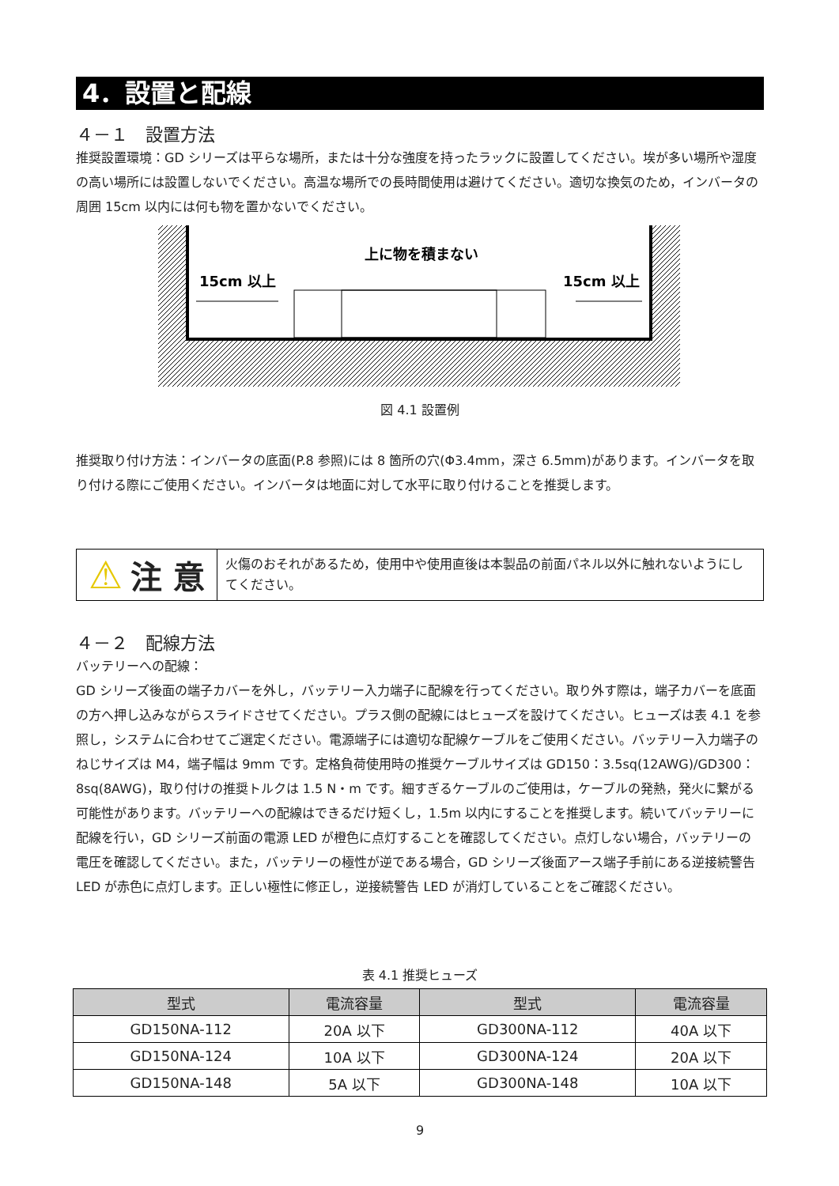4．設置と配線
４－１　設置方法
推奨設置環境：GD シリーズは平らな場所，または十分な強度を持ったラックに設置してください。埃が多い場所や湿度の高い場所には設置しないでください。高温な場所での長時間使用は避けてください。適切な換気のため，インバータの周囲 15cm 以内には何も物を置かないでください。
上に物を積まない
15cm 以上
15cm 以上
図 4.1 設置例
推奨取り付け方法：インバータの底面(P.8 参照)には 8 箇所の穴(Φ3.4mm，深さ 6.5mm)があります。インバータを取り付ける際にご使用ください。インバータは地面に対して水平に取り付けることを推奨します。
⚠ 注 意
火傷のおそれがあるため，使用中や使用直後は本製品の前面パネル以外に触れないようにしてください。
４－２　配線方法
バッテリーへの配線：
GD シリーズ後面の端子カバーを外し，バッテリー入力端子に配線を行ってください。取り外す際は，端子カバーを底面の方へ押し込みながらスライドさせてください。プラス側の配線にはヒューズを設けてください。ヒューズは表 4.1 を参照し，システムに合わせてご選定ください。電源端子には適切な配線ケーブルをご使用ください。バッテリー入力端子のねじサイズは M4，端子幅は 9mm です。定格負荷使用時の推奨ケーブルサイズは GD150：3.5sq(12AWG)/GD300：8sq(8AWG)，取り付けの推奨トルクは 1.5 N・m です。細すぎるケーブルのご使用は，ケーブルの発熱，発火に繋がる可能性があります。バッテリーへの配線はできるだけ短くし，1.5m 以内にすることを推奨します。続いてバッテリーに配線を行い，GD シリーズ前面の電源 LED が橙色に点灯することを確認してください。点灯しない場合，バッテリーの電圧を確認してください。また，バッテリーの極性が逆である場合，GD シリーズ後面アース端子手前にある逆接続警告 LED が赤色に点灯します。正しい極性に修正し，逆接続警告 LED が消灯していることをご確認ください。
表 4.1 推奨ヒューズ
| 型式 | 電流容量 | 型式 | 電流容量 |
| --- | --- | --- | --- |
| GD150NA-112 | 20A 以下 | GD300NA-112 | 40A 以下 |
| GD150NA-124 | 10A 以下 | GD300NA-124 | 20A 以下 |
| GD150NA-148 | 5A 以下 | GD300NA-148 | 10A 以下 |
9